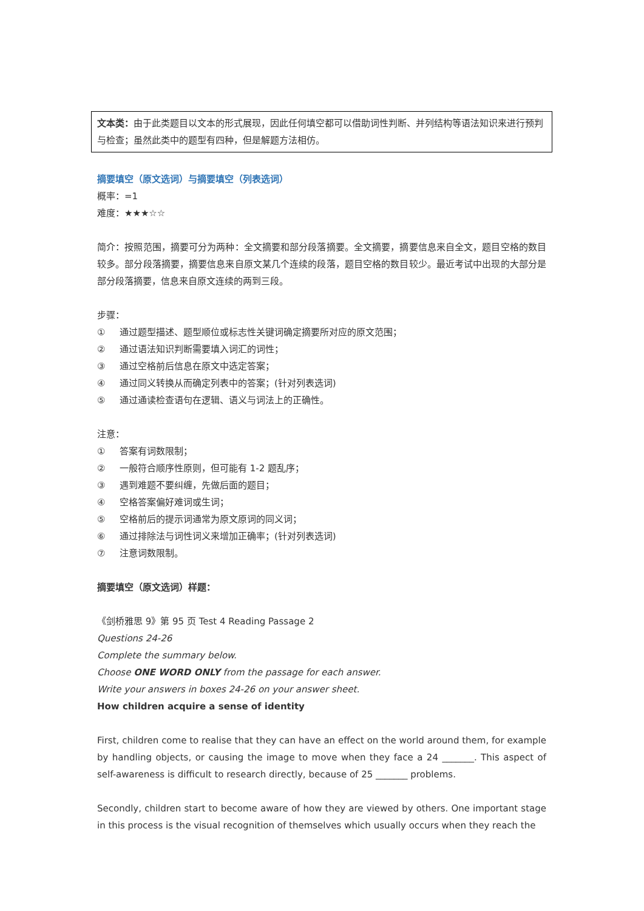文本类：由于此类题目以文本的形式展现，因此任何填空都可以借助词性判断、并列结构等语法知识来进行预判与检查；虽然此类中的题型有四种，但是解题方法相仿。
摘要填空（原文选词）与摘要填空（列表选词）
概率：=1
难度：★★★☆☆
简介：按照范围，摘要可分为两种：全文摘要和部分段落摘要。全文摘要，摘要信息来自全文，题目空格的数目较多。部分段落摘要，摘要信息来自原文某几个连续的段落，题目空格的数目较少。最近考试中出现的大部分是部分段落摘要，信息来自原文连续的两到三段。
步骤：
① 通过题型描述、题型顺位或标志性关键词确定摘要所对应的原文范围；
② 通过语法知识判断需要填入词汇的词性；
③ 通过空格前后信息在原文中选定答案；
④ 通过同义转换从而确定列表中的答案；(针对列表选词)
⑤ 通过通读检查语句在逻辑、语义与词法上的正确性。
注意：
① 答案有词数限制；
② 一般符合顺序性原则，但可能有 1-2 题乱序；
③ 遇到难题不要纠缠，先做后面的题目；
④ 空格答案偏好难词或生词；
⑤ 空格前后的提示词通常为原文原词的同义词；
⑥ 通过排除法与词性词义来增加正确率；(针对列表选词)
⑦ 注意词数限制。
摘要填空（原文选词）样题：
《剑桥雅思 9》第 95 页 Test 4 Reading Passage 2
Questions 24-26
Complete the summary below.
Choose ONE WORD ONLY from the passage for each answer.
Write your answers in boxes 24-26 on your answer sheet.
How children acquire a sense of identity
First, children come to realise that they can have an effect on the world around them, for example by handling objects, or causing the image to move when they face a 24 _______. This aspect of self-awareness is difficult to research directly, because of 25 _______ problems.
Secondly, children start to become aware of how they are viewed by others. One important stage in this process is the visual recognition of themselves which usually occurs when they reach the